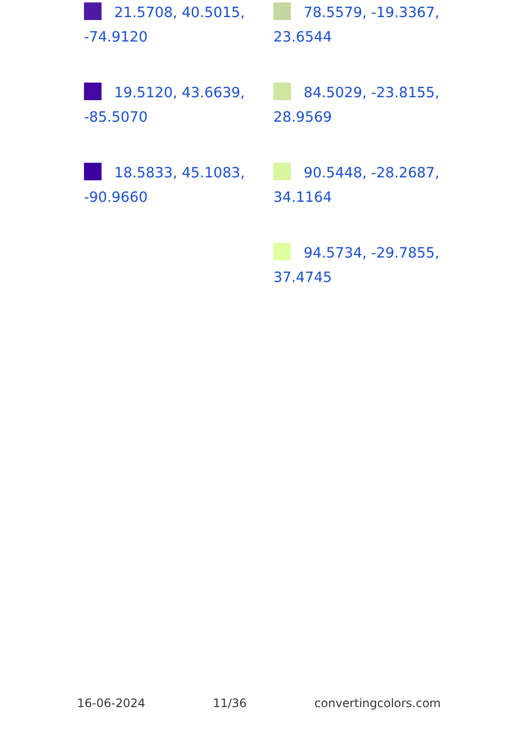21.5708, 40.5015, -74.9120
19.5120, 43.6639, -85.5070
18.5833, 45.1083, -90.9660
78.5579, -19.3367, 23.6544
84.5029, -23.8155, 28.9569
90.5448, -28.2687, 34.1164
94.5734, -29.7855, 37.4745
16-06-2024 11/36 convertingcolors.com